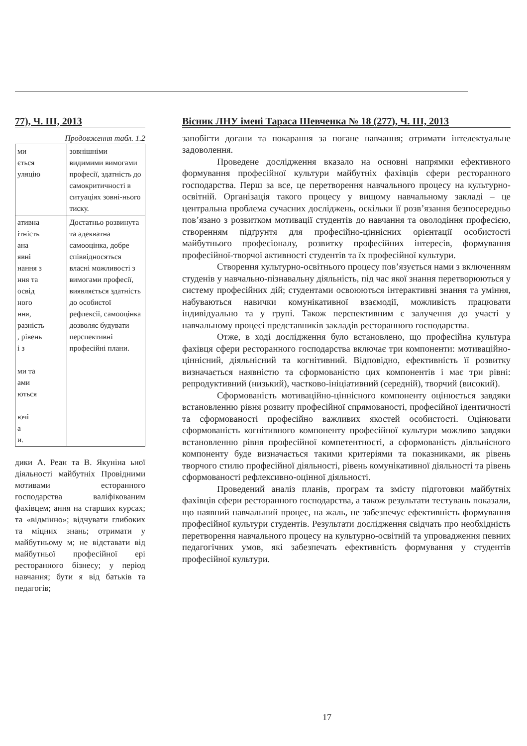77), Ч. III, 2013
Продовження табл. 1.2
| ми ється уляцію | зовнішніми видимими вимогами професії, здатність до самокритичності в ситуаціях зовні-нього тиску. |
| ативна ітність ана явні нання з ння та освід ного ння, разність , рівень і з ми та ами ються ючі а и. | Достатньо розвинута та адекватна самооцінка, добре співвідносяться власні можливості з вимогами професії, виявляється здатність до особистої рефлексії, самооцінка дозволяє будувати перспективні професійні плани. |
дики А. Реан та В. Якуніна ьної діяльності майбутніх Провідними мотивами есторанного господарства валіфікованим фахівцем; ання на старших курсах; та «відмінно»; відчувати глибоких та міцних знань; отримати у майбутньому м; не відставати від майбутньої професійної ері ресторанного бізнесу; у період навчання; бути я від батьків та педагогів;
Вісник ЛНУ імені Тараса Шевченка № 18 (277), Ч. ІІІ, 2013
запобігти догани та покарання за погане навчання; отримати інтелектуальне задоволення.
Проведене дослідження вказало на основні напрямки ефективного формування професійної культури майбутніх фахівців сфери ресторанного господарства. Перш за все, це перетворення навчального процесу на культурно-освітній. Організація такого процесу у вищому навчальному закладі – це центральна проблема сучасних досліджень, оскільки її розв’язання безпосередньо пов’язано з розвитком мотивації студентів до навчання та оволодіння професією, створенням підґрунтя для професійно-ціннісних орієнтації особистості майбутнього професіоналу, розвитку професійних інтересів, формування професійної-творчої активності студентів та їх професійної культури.
Створення культурно-освітнього процесу пов’язується нами з включенням студенів у навчально-пізнавальну діяльність, під час якої знання перетворюються у систему професійних дій; студентами освоюються інтерактивні знання та уміння, набуваються навички комунікативної взаємодії, можливість працювати індивідуально та у групі. Також перспективним є залучення до участі у навчальному процесі представників закладів ресторанного господарства.
Отже, в ході дослідження було встановлено, що професійна культура фахівця сфери ресторанного господарства включає три компоненти: мотиваційно-ціннісний, діяльнісний та когнітивний. Відповідно, ефективність її розвитку визначається наявністю та сформованістю цих компонентів і має три рівні: репродуктивний (низький), частково-ініціативний (середній), творчий (високий).
Сформованість мотиваційно-ціннісного компоненту оцінюється завдяки встановленню рівня розвиту професійної спрямованості, професійної ідентичності та сформованості професійно важливих якостей особистості. Оцінювати сформованість когнітивного компоненту професійної культури можливо завдяки встановленню рівня професійної компетентності, а сформованість діяльнісного компоненту буде визначається такими критеріями та показниками, як рівень творчого стилю професійної діяльності, рівень комунікативної діяльності та рівень сформованості рефлексивно-оцінної діяльності.
Проведений аналіз планів, програм та змісту підготовки майбутніх фахівців сфери ресторанного господарства, а також результати тестувань показали, що наявний навчальний процес, на жаль, не забезпечує ефективність формування професійної культури студентів. Результати дослідження свідчать про необхідність перетворення навчального процесу на культурно-освітній та упровадження певних педагогічних умов, які забезпечать ефективність формування у студентів професійної культури.
17